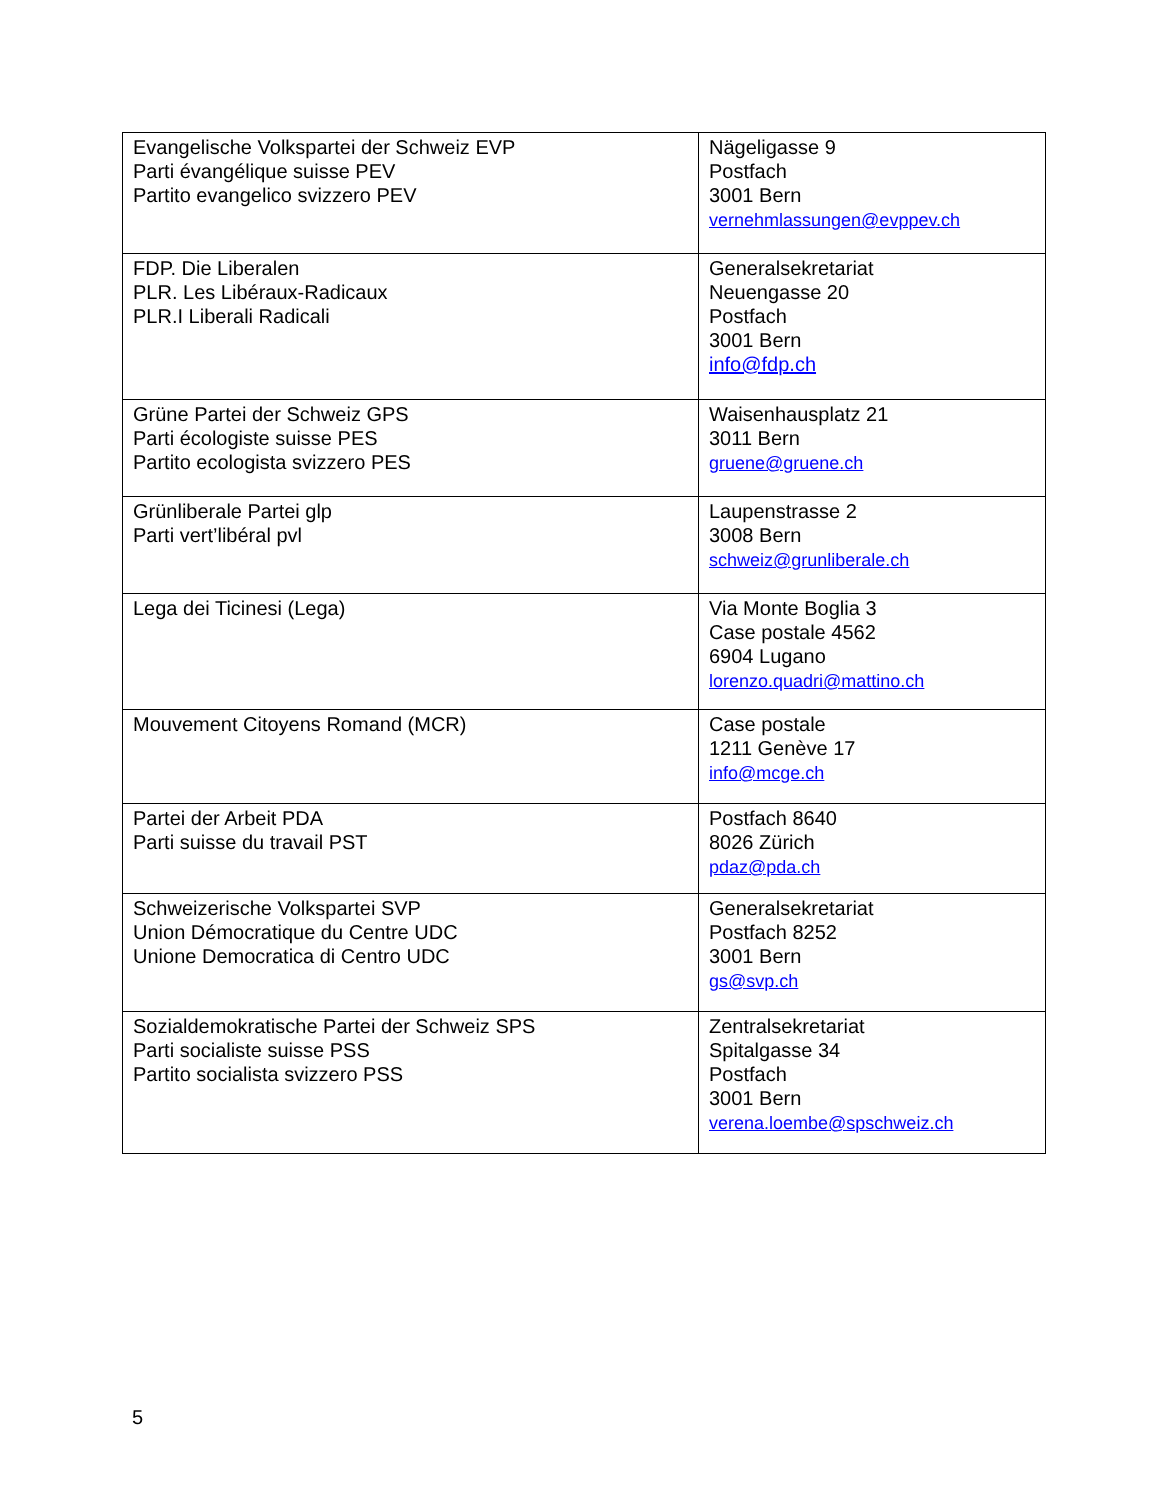| Evangelische Volkspartei der Schweiz EVP Parti évangélique suisse PEV Partito evangelico svizzero PEV | Nägeligasse 9 Postfach 3001 Bern vernehmlassungen@evppev.ch |
| FDP. Die Liberalen PLR. Les Libéraux-Radicaux PLR.I Liberali Radicali | Generalsekretariat Neuengasse 20 Postfach 3001 Bern info@fdp.ch |
| Grüne Partei der Schweiz GPS Parti écologiste suisse PES Partito ecologista svizzero PES | Waisenhausplatz 21 3011 Bern gruene@gruene.ch |
| Grünliberale Partei glp Parti vert’libéral pvl | Laupenstrasse 2 3008 Bern schweiz@grunliberale.ch |
| Lega dei Ticinesi (Lega) | Via Monte Boglia 3 Case postale 4562 6904 Lugano lorenzo.quadri@mattino.ch |
| Mouvement Citoyens Romand (MCR) | Case postale 1211 Genève 17 info@mcge.ch |
| Partei der Arbeit PDA Parti suisse du travail PST | Postfach 8640 8026 Zürich pdaz@pda.ch |
| Schweizerische Volkspartei SVP Union Démocratique du Centre UDC Unione Democratica di Centro UDC | Generalsekretariat Postfach 8252 3001 Bern gs@svp.ch |
| Sozialdemokratische Partei der Schweiz SPS Parti socialiste suisse PSS Partito socialista svizzero PSS | Zentralsekretariat Spitalgasse 34 Postfach 3001 Bern verena.loembe@spschweiz.ch |
5